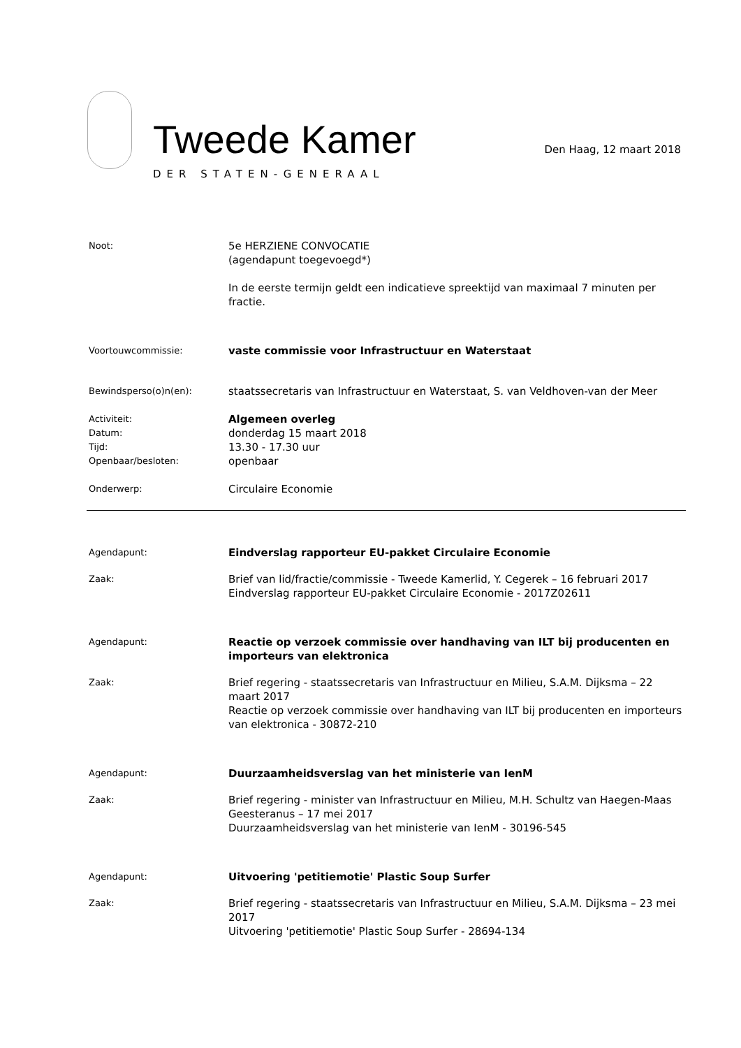Tweede Kamer
DER STATEN-GENERAAL
Den Haag, 12 maart 2018
Noot:
5e HERZIENE CONVOCATIE
(agendapunt toegevoegd*)
In de eerste termijn geldt een indicatieve spreektijd van maximaal 7 minuten per fractie.
Voortouwcommissie:
vaste commissie voor Infrastructuur en Waterstaat
Bewindsperso(o)n(en):
staatssecretaris van Infrastructuur en Waterstaat, S. van Veldhoven-van der Meer
Activiteit:
Datum:
Tijd:
Openbaar/besloten:
Algemeen overleg
donderdag 15 maart 2018
13.30 - 17.30 uur
openbaar
Onderwerp:
Circulaire Economie
Agendapunt:
Eindverslag rapporteur EU-pakket Circulaire Economie
Zaak:
Brief van lid/fractie/commissie - Tweede Kamerlid, Y. Cegerek – 16 februari 2017
Eindverslag rapporteur EU-pakket Circulaire Economie - 2017Z02611
Agendapunt:
Reactie op verzoek commissie over handhaving van ILT bij producenten en importeurs van elektronica
Zaak:
Brief regering - staatssecretaris van Infrastructuur en Milieu, S.A.M. Dijksma – 22 maart 2017
Reactie op verzoek commissie over handhaving van ILT bij producenten en importeurs van elektronica - 30872-210
Agendapunt:
Duurzaamheidsverslag van het ministerie van IenM
Zaak:
Brief regering - minister van Infrastructuur en Milieu, M.H. Schultz van Haegen-Maas Geesteranus – 17 mei 2017
Duurzaamheidsverslag van het ministerie van IenM - 30196-545
Agendapunt:
Uitvoering 'petitiemotie' Plastic Soup Surfer
Zaak:
Brief regering - staatssecretaris van Infrastructuur en Milieu, S.A.M. Dijksma – 23 mei 2017
Uitvoering 'petitiemotie' Plastic Soup Surfer - 28694-134